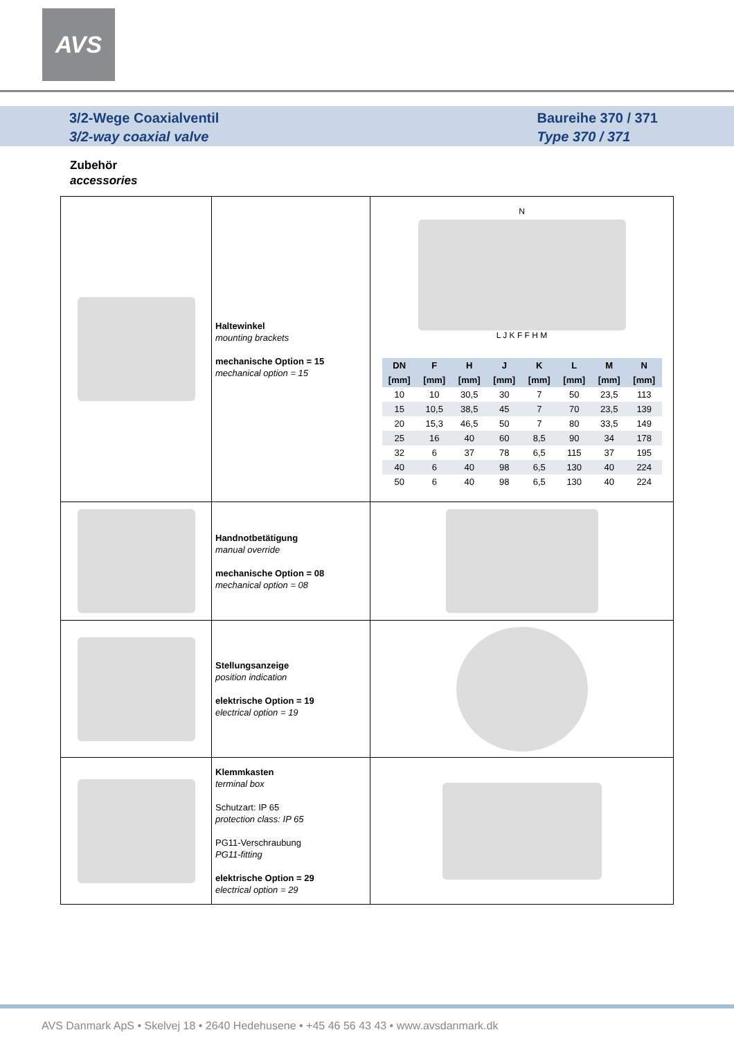AVS
3/2-Wege Coaxialventil
3/2-way coaxial valve
Baureihe 370 / 371
Type 370 / 371
Zubehör
accessories
| | Haltewinkel mounting brackets mechanische Option = 15 mechanical option = 15 | N L J K F F H M / DN / F / H / J / K / L / M / N / / --- / --- / --- / --- / --- / --- / --- / --- / / [mm] / [mm] / [mm] / [mm] / [mm] / [mm] / [mm] / [mm] / / 10 / 10 / 30,5 / 30 / 7 / 50 / 23,5 / 113 / / 15 / 10,5 / 38,5 / 45 / 7 / 70 / 23,5 / 139 / / 20 / 15,3 / 46,5 / 50 / 7 / 80 / 33,5 / 149 / / 25 / 16 / 40 / 60 / 8,5 / 90 / 34 / 178 / / 32 / 6 / 37 / 78 / 6,5 / 115 / 37 / 195 / / 40 / 6 / 40 / 98 / 6,5 / 130 / 40 / 224 / / 50 / 6 / 40 / 98 / 6,5 / 130 / 40 / 224 / |
| | Handnotbetätigung manual override mechanische Option = 08 mechanical option = 08 | |
| | Stellungsanzeige position indication elektrische Option = 19 electrical option = 19 | |
| | Klemmkasten terminal box Schutzart: IP 65 protection class: IP 65 PG11-Verschraubung PG11-fitting elektrische Option = 29 electrical option = 29 | |
AVS Danmark ApS • Skelvej 18 • 2640 Hedehusene • +45 46 56 43 43 • www.avsdanmark.dk